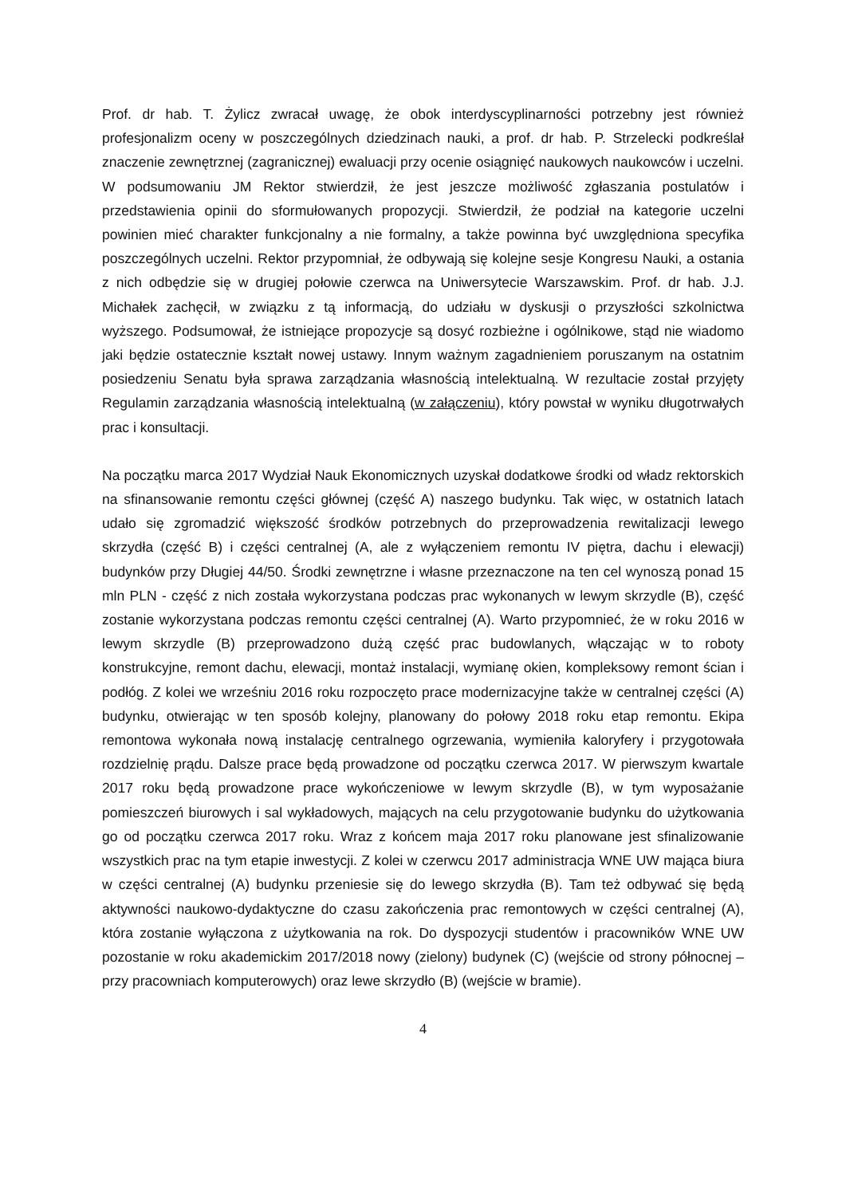Prof. dr hab. T. Żylicz zwracał uwagę, że obok interdyscyplinarności potrzebny jest również profesjonalizm oceny w poszczególnych dziedzinach nauki, a prof. dr hab. P. Strzelecki podkreślał znaczenie zewnętrznej (zagranicznej) ewaluacji przy ocenie osiągnięć naukowych naukowców i uczelni. W podsumowaniu JM Rektor stwierdził, że jest jeszcze możliwość zgłaszania postulatów i przedstawienia opinii do sformułowanych propozycji. Stwierdził, że podział na kategorie uczelni powinien mieć charakter funkcjonalny a nie formalny, a także powinna być uwzględniona specyfika poszczególnych uczelni. Rektor przypomniał, że odbywają się kolejne sesje Kongresu Nauki, a ostania z nich odbędzie się w drugiej połowie czerwca na Uniwersytecie Warszawskim. Prof. dr hab. J.J. Michałek zachęcił, w związku z tą informacją, do udziału w dyskusji o przyszłości szkolnictwa wyższego. Podsumował, że istniejące propozycje są dosyć rozbieżne i ogólnikowe, stąd nie wiadomo jaki będzie ostatecznie kształt nowej ustawy. Innym ważnym zagadnieniem poruszanym na ostatnim posiedzeniu Senatu była sprawa zarządzania własnością intelektualną. W rezultacie został przyjęty Regulamin zarządzania własnością intelektualną (w załączeniu), który powstał w wyniku długotrwałych prac i konsultacji.
Na początku marca 2017 Wydział Nauk Ekonomicznych uzyskał dodatkowe środki od władz rektorskich na sfinansowanie remontu części głównej (część A) naszego budynku. Tak więc, w ostatnich latach udało się zgromadzić większość środków potrzebnych do przeprowadzenia rewitalizacji lewego skrzydła (część B) i części centralnej (A, ale z wyłączeniem remontu IV piętra, dachu i elewacji) budynków przy Długiej 44/50. Środki zewnętrzne i własne przeznaczone na ten cel wynoszą ponad 15 mln PLN - część z nich została wykorzystana podczas prac wykonanych w lewym skrzydle (B), część zostanie wykorzystana podczas remontu części centralnej (A). Warto przypomnieć, że w roku 2016 w lewym skrzydle (B) przeprowadzono dużą część prac budowlanych, włączając w to roboty konstrukcyjne, remont dachu, elewacji, montaż instalacji, wymianę okien, kompleksowy remont ścian i podłóg. Z kolei we wrześniu 2016 roku rozpoczęto prace modernizacyjne także w centralnej części (A) budynku, otwierając w ten sposób kolejny, planowany do połowy 2018 roku etap remontu. Ekipa remontowa wykonała nową instalację centralnego ogrzewania, wymieniła kaloryfery i przygotowała rozdzielnię prądu. Dalsze prace będą prowadzone od początku czerwca 2017. W pierwszym kwartale 2017 roku będą prowadzone prace wykończeniowe w lewym skrzydle (B), w tym wyposażanie pomieszczeń biurowych i sal wykładowych, mających na celu przygotowanie budynku do użytkowania go od początku czerwca 2017 roku. Wraz z końcem maja 2017 roku planowane jest sfinalizowanie wszystkich prac na tym etapie inwestycji. Z kolei w czerwcu 2017 administracja WNE UW mająca biura w części centralnej (A) budynku przeniesie się do lewego skrzydła (B). Tam też odbywać się będą aktywności naukowo-dydaktyczne do czasu zakończenia prac remontowych w części centralnej (A), która zostanie wyłączona z użytkowania na rok. Do dyspozycji studentów i pracowników WNE UW pozostanie w roku akademickim 2017/2018 nowy (zielony) budynek (C) (wejście od strony północnej – przy pracowniach komputerowych) oraz lewe skrzydło (B) (wejście w bramie).
4